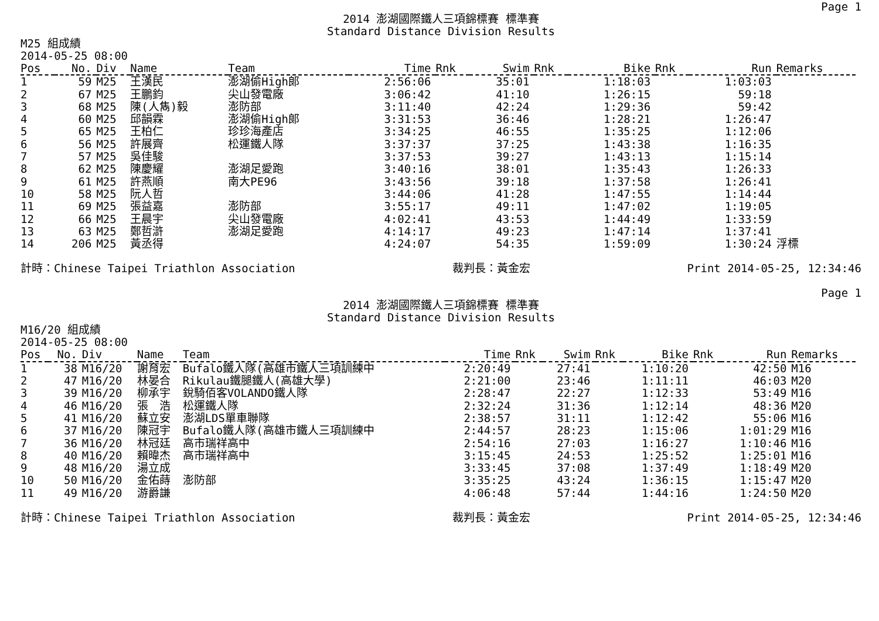Page 1
2014 澎湖國際鐵人三項錦標賽 標準賽
Standard Distance Division Results
M25 組成績
2014-05-25 08:00
| Pos | No. | Div | Name | Team | Time | Rnk | Swim | Rnk | Bike | Rnk | Run | Remarks |
| --- | --- | --- | --- | --- | --- | --- | --- | --- | --- | --- | --- | --- |
| 1 | 59 | M25 | 王漢民 | 澎湖偷High郎 | 2:56:06 | | 35:01 | | 1:18:03 | | 1:03:03 | |
| 2 | 67 | M25 | 王鵬鈞 | 尖山發電廠 | 3:06:42 | | 41:10 | | 1:26:15 | | 59:18 | |
| 3 | 68 | M25 | 陳(人雋)毅 | 澎防部 | 3:11:40 | | 42:24 | | 1:29:36 | | 59:42 | |
| 4 | 60 | M25 | 邱韻霖 | 澎湖偷High郎 | 3:31:53 | | 36:46 | | 1:28:21 | | 1:26:47 | |
| 5 | 65 | M25 | 王柏仁 | 珍珍海產店 | 3:34:25 | | 46:55 | | 1:35:25 | | 1:12:06 | |
| 6 | 56 | M25 | 許展齊 | 松運鐵人隊 | 3:37:37 | | 37:25 | | 1:43:38 | | 1:16:35 | |
| 7 | 57 | M25 | 吳佳駿 | | 3:37:53 | | 39:27 | | 1:43:13 | | 1:15:14 | |
| 8 | 62 | M25 | 陳慶耀 | 澎湖足愛跑 | 3:40:16 | | 38:01 | | 1:35:43 | | 1:26:33 | |
| 9 | 61 | M25 | 許燕順 | 南大PE96 | 3:43:56 | | 39:18 | | 1:37:58 | | 1:26:41 | |
| 10 | 58 | M25 | 阮人哲 | | 3:44:06 | | 41:28 | | 1:47:55 | | 1:14:44 | |
| 11 | 69 | M25 | 張益嘉 | 澎防部 | 3:55:17 | | 49:11 | | 1:47:02 | | 1:19:05 | |
| 12 | 66 | M25 | 王晨宇 | 尖山發電廠 | 4:02:41 | | 43:53 | | 1:44:49 | | 1:33:59 | |
| 13 | 63 | M25 | 鄭哲滸 | 澎湖足愛跑 | 4:14:17 | | 49:23 | | 1:47:14 | | 1:37:41 | |
| 14 | 206 | M25 | 黃丞得 | | 4:24:07 | | 54:35 | | 1:59:09 | | 1:30:24 | 浮標 |
計時：Chinese Taipei Triathlon Association 裁判長：黃金宏 Print 2014-05-25, 12:34:46
Page 1
2014 澎湖國際鐵人三項錦標賽 標準賽
Standard Distance Division Results
M16/20 組成績
2014-05-25 08:00
| Pos | No. | Div | Name | Team | Time | Rnk | Swim | Rnk | Bike | Rnk | Run | Remarks |
| --- | --- | --- | --- | --- | --- | --- | --- | --- | --- | --- | --- | --- |
| 1 | 38 | M16/20 | 謝育宏 | Bufalo鐵人隊(高雄市鐵人三項訓練中 | 2:20:49 | | 27:41 | | 1:10:20 | | 42:50 | M16 |
| 2 | 47 | M16/20 | 林晏合 | Rikulau鐵腿鐵人(高雄大學) | 2:21:00 | | 23:46 | | 1:11:11 | | 46:03 | M20 |
| 3 | 39 | M16/20 | 柳承宇 | 銳騎佰客VOLANDO鐵人隊 | 2:28:47 | | 22:27 | | 1:12:33 | | 53:49 | M16 |
| 4 | 46 | M16/20 | 張 浩 | 松運鐵人隊 | 2:32:24 | | 31:36 | | 1:12:14 | | 48:36 | M20 |
| 5 | 41 | M16/20 | 蘇立安 | 澎湖LDS單車聯隊 | 2:38:57 | | 31:11 | | 1:12:42 | | 55:06 | M16 |
| 6 | 37 | M16/20 | 陳冠宇 | Bufalo鐵人隊(高雄市鐵人三項訓練中 | 2:44:57 | | 28:23 | | 1:15:06 | | 1:01:29 | M16 |
| 7 | 36 | M16/20 | 林冠廷 | 高市瑞祥高中 | 2:54:16 | | 27:03 | | 1:16:27 | | 1:10:46 | M16 |
| 8 | 40 | M16/20 | 賴暐杰 | 高市瑞祥高中 | 3:15:45 | | 24:53 | | 1:25:52 | | 1:25:01 | M16 |
| 9 | 48 | M16/20 | 湯立成 | | 3:33:45 | | 37:08 | | 1:37:49 | | 1:18:49 | M20 |
| 10 | 50 | M16/20 | 金佑蒔 | 澎防部 | 3:35:25 | | 43:24 | | 1:36:15 | | 1:15:47 | M20 |
| 11 | 49 | M16/20 | 游爵謙 | | 4:06:48 | | 57:44 | | 1:44:16 | | 1:24:50 | M20 |
計時：Chinese Taipei Triathlon Association 裁判長：黃金宏 Print 2014-05-25, 12:34:46